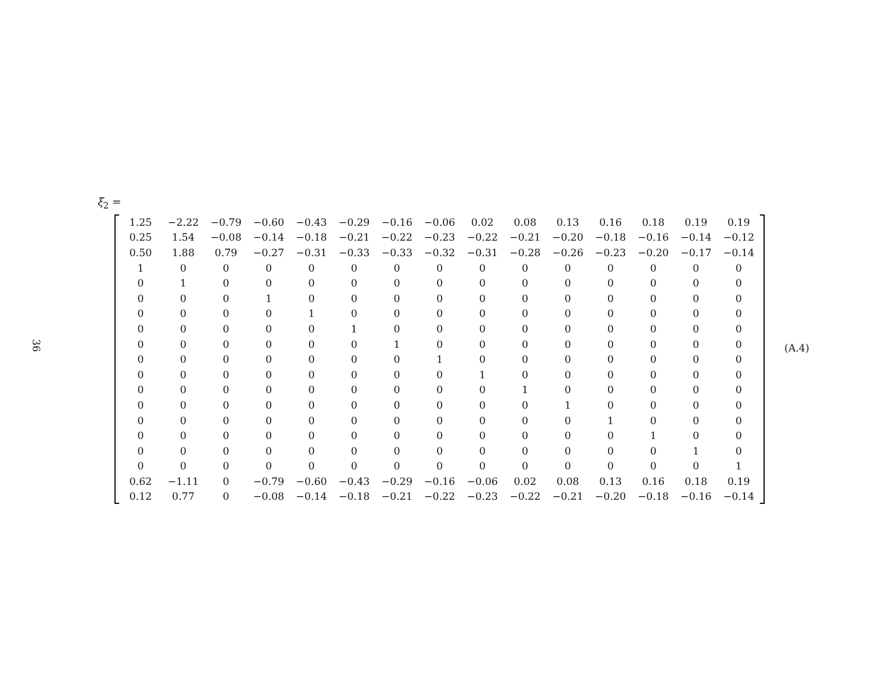36
ξ<sub>2</sub> =
| 1.25 | −2.22 | −0.79 | −0.60 | −0.43 | −0.29 | −0.16 | −0.06 | 0.02 | 0.08 | 0.13 | 0.16 | 0.18 | 0.19 | 0.19 |
| 0.25 | 1.54 | −0.08 | −0.14 | −0.18 | −0.21 | −0.22 | −0.23 | −0.22 | −0.21 | −0.20 | −0.18 | −0.16 | −0.14 | −0.12 |
| 0.50 | 1.88 | 0.79 | −0.27 | −0.31 | −0.33 | −0.33 | −0.32 | −0.31 | −0.28 | −0.26 | −0.23 | −0.20 | −0.17 | −0.14 |
| 1 | 0 | 0 | 0 | 0 | 0 | 0 | 0 | 0 | 0 | 0 | 0 | 0 | 0 | 0 |
| 0 | 1 | 0 | 0 | 0 | 0 | 0 | 0 | 0 | 0 | 0 | 0 | 0 | 0 | 0 |
| 0 | 0 | 0 | 1 | 0 | 0 | 0 | 0 | 0 | 0 | 0 | 0 | 0 | 0 | 0 |
| 0 | 0 | 0 | 0 | 1 | 0 | 0 | 0 | 0 | 0 | 0 | 0 | 0 | 0 | 0 |
| 0 | 0 | 0 | 0 | 0 | 1 | 0 | 0 | 0 | 0 | 0 | 0 | 0 | 0 | 0 |
| 0 | 0 | 0 | 0 | 0 | 0 | 1 | 0 | 0 | 0 | 0 | 0 | 0 | 0 | 0 |
| 0 | 0 | 0 | 0 | 0 | 0 | 0 | 1 | 0 | 0 | 0 | 0 | 0 | 0 | 0 |
| 0 | 0 | 0 | 0 | 0 | 0 | 0 | 0 | 1 | 0 | 0 | 0 | 0 | 0 | 0 |
| 0 | 0 | 0 | 0 | 0 | 0 | 0 | 0 | 0 | 1 | 0 | 0 | 0 | 0 | 0 |
| 0 | 0 | 0 | 0 | 0 | 0 | 0 | 0 | 0 | 0 | 1 | 0 | 0 | 0 | 0 |
| 0 | 0 | 0 | 0 | 0 | 0 | 0 | 0 | 0 | 0 | 0 | 1 | 0 | 0 | 0 |
| 0 | 0 | 0 | 0 | 0 | 0 | 0 | 0 | 0 | 0 | 0 | 0 | 1 | 0 | 0 |
| 0 | 0 | 0 | 0 | 0 | 0 | 0 | 0 | 0 | 0 | 0 | 0 | 0 | 1 | 0 |
| 0 | 0 | 0 | 0 | 0 | 0 | 0 | 0 | 0 | 0 | 0 | 0 | 0 | 0 | 1 |
| 0.62 | −1.11 | 0 | −0.79 | −0.60 | −0.43 | −0.29 | −0.16 | −0.06 | 0.02 | 0.08 | 0.13 | 0.16 | 0.18 | 0.19 |
| 0.12 | 0.77 | 0 | −0.08 | −0.14 | −0.18 | −0.21 | −0.22 | −0.23 | −0.22 | −0.21 | −0.20 | −0.18 | −0.16 | −0.14 |
(A.4)